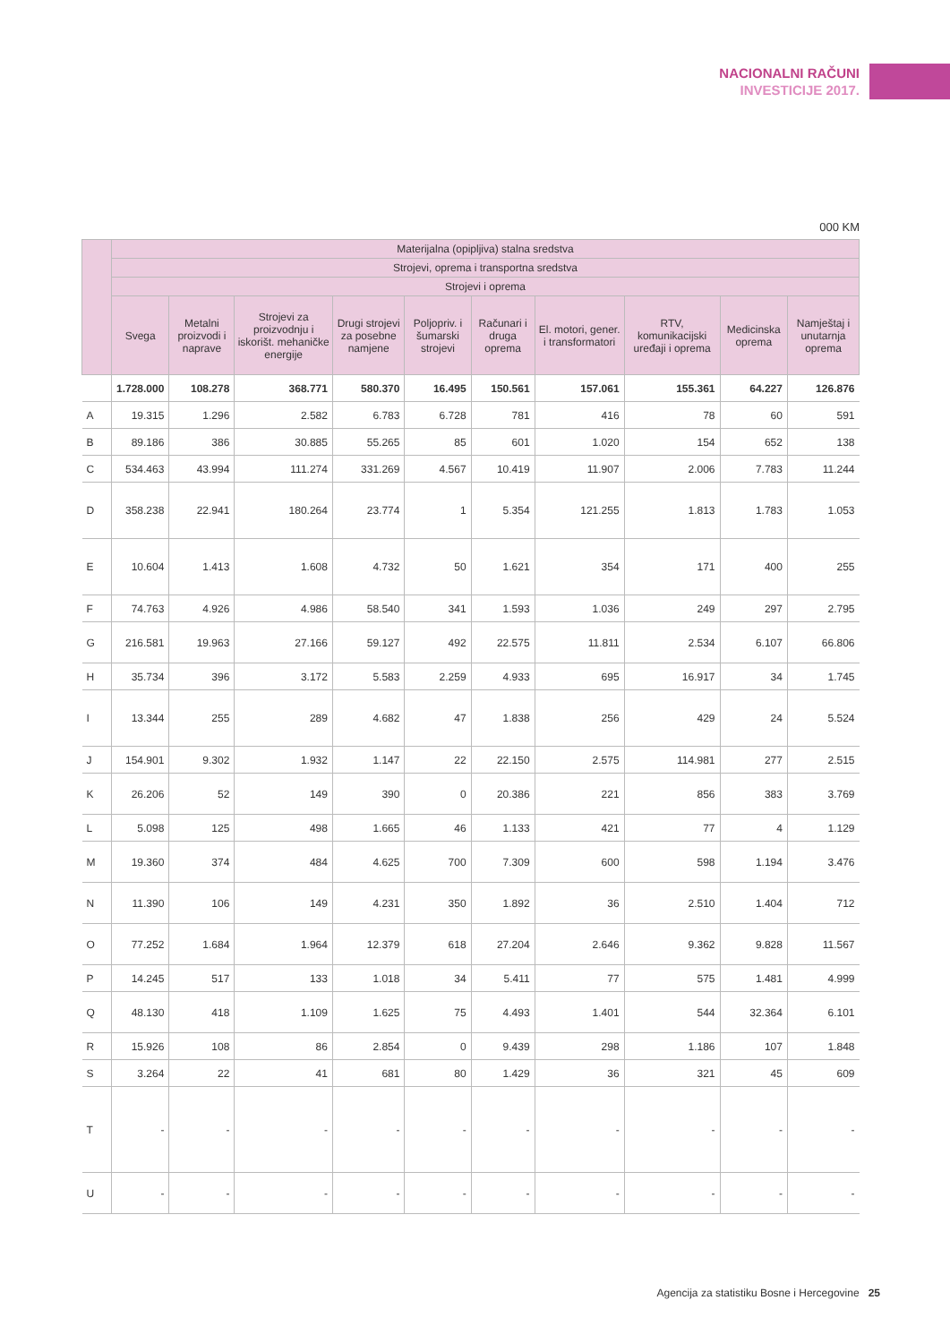NACIONALNI RAČUNI
INVESTICIJE 2017.
000 KM
| | Materijalna (opipljiva) stalna sredstva | | | | | | | | | |
| --- | --- | --- | --- | --- | --- | --- | --- | --- | --- | --- |
| | Strojevi, oprema i transportna sredstva | | | | | | | | | |
| | Strojevi i oprema | | | | | | | | | |
| | Svega | Metalni proizvodi i naprave | Strojevi za proizvodnju i iskorišt. mehaničke energije | Drugi strojevi za posebne namjene | Poljopriv. i šumarski strojevi | Računari i druga oprema | El. motori, gener. i transformatori | RTV, komunikacijski uređaji i oprema | Medicinska oprema | Namještaj i unutarnja oprema |
| | 1.728.000 | 108.278 | 368.771 | 580.370 | 16.495 | 150.561 | 157.061 | 155.361 | 64.227 | 126.876 |
| A | 19.315 | 1.296 | 2.582 | 6.783 | 6.728 | 781 | 416 | 78 | 60 | 591 |
| B | 89.186 | 386 | 30.885 | 55.265 | 85 | 601 | 1.020 | 154 | 652 | 138 |
| C | 534.463 | 43.994 | 111.274 | 331.269 | 4.567 | 10.419 | 11.907 | 2.006 | 7.783 | 11.244 |
| D | 358.238 | 22.941 | 180.264 | 23.774 | 1 | 5.354 | 121.255 | 1.813 | 1.783 | 1.053 |
| E | 10.604 | 1.413 | 1.608 | 4.732 | 50 | 1.621 | 354 | 171 | 400 | 255 |
| F | 74.763 | 4.926 | 4.986 | 58.540 | 341 | 1.593 | 1.036 | 249 | 297 | 2.795 |
| G | 216.581 | 19.963 | 27.166 | 59.127 | 492 | 22.575 | 11.811 | 2.534 | 6.107 | 66.806 |
| H | 35.734 | 396 | 3.172 | 5.583 | 2.259 | 4.933 | 695 | 16.917 | 34 | 1.745 |
| I | 13.344 | 255 | 289 | 4.682 | 47 | 1.838 | 256 | 429 | 24 | 5.524 |
| J | 154.901 | 9.302 | 1.932 | 1.147 | 22 | 22.150 | 2.575 | 114.981 | 277 | 2.515 |
| K | 26.206 | 52 | 149 | 390 | 0 | 20.386 | 221 | 856 | 383 | 3.769 |
| L | 5.098 | 125 | 498 | 1.665 | 46 | 1.133 | 421 | 77 | 4 | 1.129 |
| M | 19.360 | 374 | 484 | 4.625 | 700 | 7.309 | 600 | 598 | 1.194 | 3.476 |
| N | 11.390 | 106 | 149 | 4.231 | 350 | 1.892 | 36 | 2.510 | 1.404 | 712 |
| O | 77.252 | 1.684 | 1.964 | 12.379 | 618 | 27.204 | 2.646 | 9.362 | 9.828 | 11.567 |
| P | 14.245 | 517 | 133 | 1.018 | 34 | 5.411 | 77 | 575 | 1.481 | 4.999 |
| Q | 48.130 | 418 | 1.109 | 1.625 | 75 | 4.493 | 1.401 | 544 | 32.364 | 6.101 |
| R | 15.926 | 108 | 86 | 2.854 | 0 | 9.439 | 298 | 1.186 | 107 | 1.848 |
| S | 3.264 | 22 | 41 | 681 | 80 | 1.429 | 36 | 321 | 45 | 609 |
| T | - | - | - | - | - | - | - | - | - | - |
| U | - | - | - | - | - | - | - | - | - | - |
Agencija za statistiku Bosne i Hercegovine 25